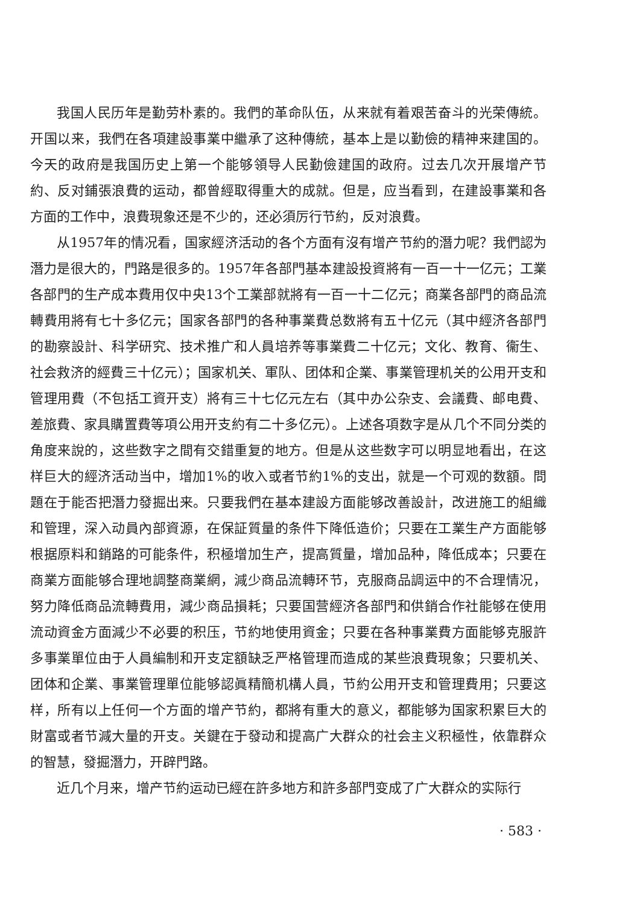我国人民历年是勤劳朴素的。我們的革命队伍，从来就有着艰苦奋斗的光荣傳統。开国以来，我們在各項建設事業中繼承了这种傳統，基本上是以勤儉的精神来建国的。今天的政府是我国历史上第一个能够領导人民勤儉建国的政府。过去几次开展增产节約、反对鋪張浪費的运动，都曾經取得重大的成就。但是，应当看到，在建設事業和各方面的工作中，浪費現象还是不少的，还必須厉行节約，反对浪費。
从1957年的情况看，国家經济活动的各个方面有沒有增产节約的潛力呢？我們認为潛力是很大的，門路是很多的。1957年各部門基本建設投資將有一百一十一亿元；工業各部門的生产成本費用仅中央13个工業部就將有一百一十二亿元；商業各部門的商品流轉費用將有七十多亿元；国家各部門的各种事業費总数將有五十亿元（其中經济各部門的勘察設計、科学研究、技术推广和人員培养等事業費二十亿元；文化、教育、衞生、社会救济的經費三十亿元）；国家机关、軍队、团体和企業、事業管理机关的公用开支和管理用費（不包括工資开支）將有三十七亿元左右（其中办公杂支、会議費、邮电費、差旅費、家具購置費等項公用开支約有二十多亿元）。上述各項数字是从几个不同分类的角度来說的，这些数字之間有交錯重复的地方。但是从这些数字可以明显地看出，在这样巨大的經济活动当中，增加1%的收入或者节約1%的支出，就是一个可观的数額。問題在于能否把潛力發掘出来。只要我們在基本建設方面能够改善設計，改进施工的組織和管理，深入动員內部資源，在保証質量的条件下降低造价；只要在工業生产方面能够根据原料和銷路的可能条件，积極增加生产，提高質量，增加品种，降低成本；只要在商業方面能够合理地調整商業網，減少商品流轉环节，克服商品調运中的不合理情况，努力降低商品流轉費用，減少商品損耗；只要国营經济各部門和供銷合作社能够在使用流动資金方面減少不必要的积压，节約地使用資金；只要在各种事業費方面能够克服許多事業單位由于人員編制和开支定額缺乏严格管理而造成的某些浪費現象；只要机关、团体和企業、事業管理單位能够認眞精簡机構人員，节約公用开支和管理費用；只要这样，所有以上任何一个方面的增产节約，都將有重大的意义，都能够为国家积累巨大的財富或者节減大量的开支。关鍵在于發动和提高广大群众的社会主义积極性，依靠群众的智慧，發掘潛力，开辟門路。
近几个月来，增产节約运动已經在許多地方和許多部門变成了广大群众的实际行
· 583 ·